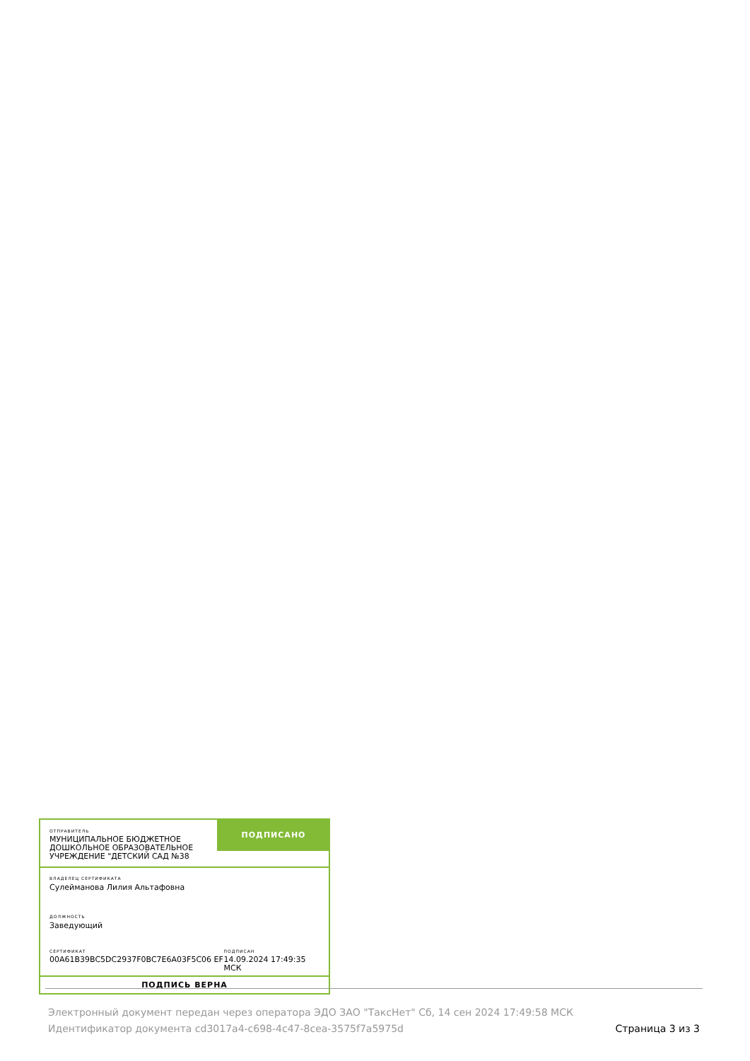ОТПРАВИТЕЛЬ
МУНИЦИПАЛЬНОЕ БЮДЖЕТНОЕ ДОШКОЛЬНОЕ ОБРАЗОВАТЕЛЬНОЕ УЧРЕЖДЕНИЕ "ДЕТСКИЙ САД №38
ПОДПИСАНО
ВЛАДЕЛЕЦ СЕРТИФИКАТА
Сулейманова Лилия Альтафовна
ДОЛЖНОСТЬ
Заведующий
СЕРТИФИКАТ
00A61B39BC5DC2937F0BC7E6A03F5C06 EF
ПОДПИСАН
14.09.2024 17:49:35 МСК
ПОДПИСЬ ВЕРНА
Электронный документ передан через оператора ЭДО ЗАО "ТаксНет" Сб, 14 сен 2024 17:49:58 МСК
Идентификатор документа cd3017a4-c698-4c47-8cea-3575f7a5975d
Страница 3 из 3